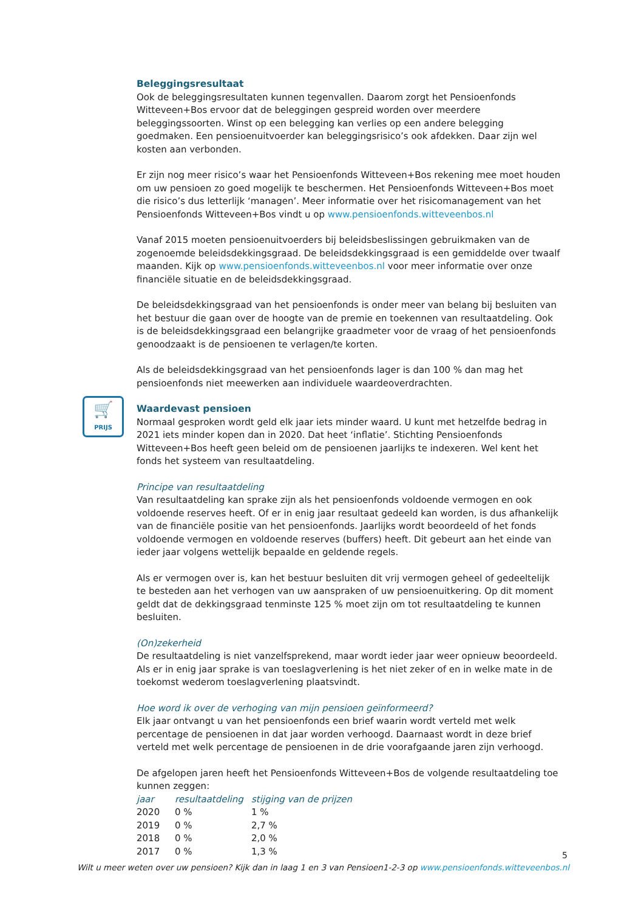🛒
PRIJS
Beleggingsresultaat
Ook de beleggingsresultaten kunnen tegenvallen. Daarom zorgt het Pensioenfonds Witteveen+Bos ervoor dat de beleggingen gespreid worden over meerdere beleggingssoorten. Winst op een belegging kan verlies op een andere belegging goedmaken. Een pensioenuitvoerder kan beleggingsrisico’s ook afdekken. Daar zijn wel kosten aan verbonden.
Er zijn nog meer risico’s waar het Pensioenfonds Witteveen+Bos rekening mee moet houden om uw pensioen zo goed mogelijk te beschermen. Het Pensioenfonds Witteveen+Bos moet die risico’s dus letterlijk ‘managen’. Meer informatie over het risicomanagement van het Pensioenfonds Witteveen+Bos vindt u op www.pensioenfonds.witteveenbos.nl
Vanaf 2015 moeten pensioenuitvoerders bij beleidsbeslissingen gebruikmaken van de zogenoemde beleidsdekkingsgraad. De beleidsdekkingsgraad is een gemiddelde over twaalf maanden. Kijk op www.pensioenfonds.witteveenbos.nl voor meer informatie over onze financiële situatie en de beleidsdekkingsgraad.
De beleidsdekkingsgraad van het pensioenfonds is onder meer van belang bij besluiten van het bestuur die gaan over de hoogte van de premie en toekennen van resultaatdeling. Ook is de beleidsdekkingsgraad een belangrijke graadmeter voor de vraag of het pensioenfonds genoodzaakt is de pensioenen te verlagen/te korten.
Als de beleidsdekkingsgraad van het pensioenfonds lager is dan 100 % dan mag het pensioenfonds niet meewerken aan individuele waardeoverdrachten.
Waardevast pensioen
Normaal gesproken wordt geld elk jaar iets minder waard. U kunt met hetzelfde bedrag in 2021 iets minder kopen dan in 2020. Dat heet ‘inflatie’. Stichting Pensioenfonds Witteveen+Bos heeft geen beleid om de pensioenen jaarlijks te indexeren. Wel kent het fonds het systeem van resultaatdeling.
Principe van resultaatdeling
Van resultaatdeling kan sprake zijn als het pensioenfonds voldoende vermogen en ook voldoende reserves heeft. Of er in enig jaar resultaat gedeeld kan worden, is dus afhankelijk van de financiële positie van het pensioenfonds. Jaarlijks wordt beoordeeld of het fonds voldoende vermogen en voldoende reserves (buffers) heeft. Dit gebeurt aan het einde van ieder jaar volgens wettelijk bepaalde en geldende regels.
Als er vermogen over is, kan het bestuur besluiten dit vrij vermogen geheel of gedeeltelijk te besteden aan het verhogen van uw aanspraken of uw pensioenuitkering. Op dit moment geldt dat de dekkingsgraad tenminste 125 % moet zijn om tot resultaatdeling te kunnen besluiten.
(On)zekerheid
De resultaatdeling is niet vanzelfsprekend, maar wordt ieder jaar weer opnieuw beoordeeld. Als er in enig jaar sprake is van toeslagverlening is het niet zeker of en in welke mate in de toekomst wederom toeslagverlening plaatsvindt.
Hoe word ik over de verhoging van mijn pensioen geïnformeerd?
Elk jaar ontvangt u van het pensioenfonds een brief waarin wordt verteld met welk percentage de pensioenen in dat jaar worden verhoogd. Daarnaast wordt in deze brief verteld met welk percentage de pensioenen in de drie voorafgaande jaren zijn verhoogd.
De afgelopen jaren heeft het Pensioenfonds Witteveen+Bos de volgende resultaatdeling toe kunnen zeggen:
| jaar | resultaatdeling | stijging van de prijzen |
| --- | --- | --- |
| 2020 | 0 % | 1 % |
| 2019 | 0 % | 2,7 % |
| 2018 | 0 % | 2,0 % |
| 2017 | 0 % | 1,3 % |
5
Wilt u meer weten over uw pensioen? Kijk dan in laag 1 en 3 van Pensioen1-2-3 op www.pensioenfonds.witteveenbos.nl